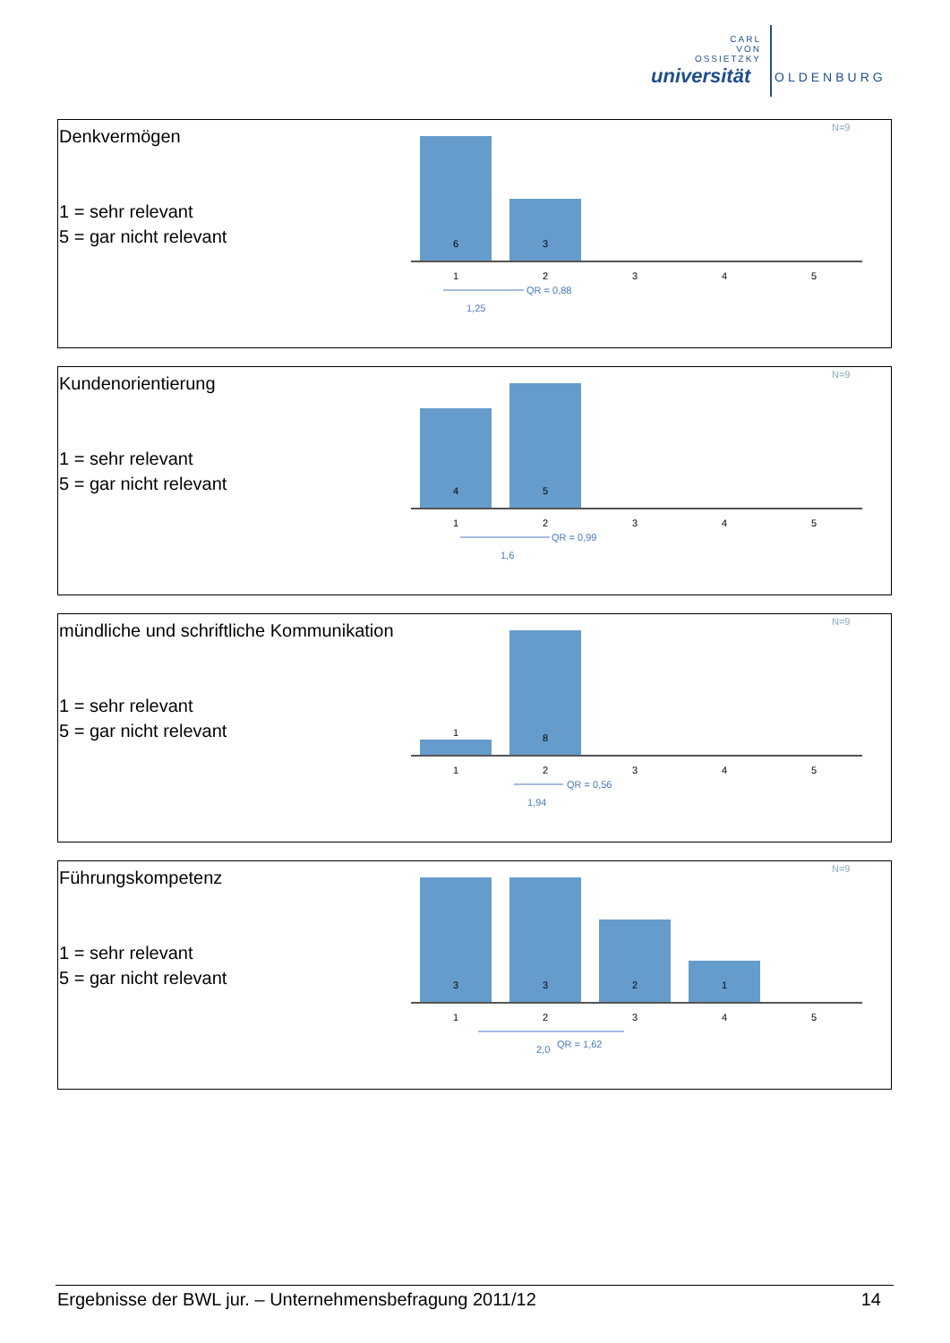CARL
VON
OSSIETZKY
universität OLDENBURG
| Denkvermögen 1 = sehr relevant 5 = gar nicht relevant | N=9 6 3 1 2 3 4 5 QR = 0,88 1,25 |
| Kundenorientierung 1 = sehr relevant 5 = gar nicht relevant | N=9 4 5 1 2 3 4 5 QR = 0,99 1,6 |
| mündliche und schriftliche Kommunikation 1 = sehr relevant 5 = gar nicht relevant | N=9 1 8 1 2 3 4 5 QR = 0,56 1,94 |
| Führungskompetenz 1 = sehr relevant 5 = gar nicht relevant | N=9 3 3 2 1 1 2 3 4 5 2,0 QR = 1,62 |
Ergebnisse der BWL jur. – Unternehmensbefragung 2011/12 14